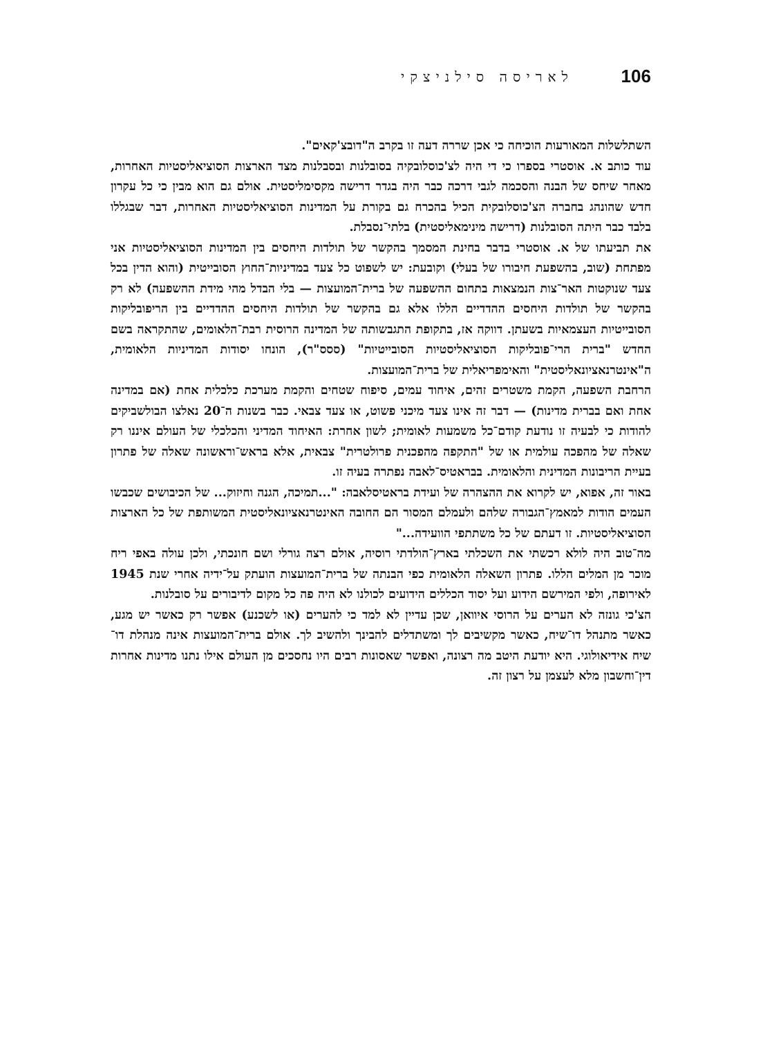לאריסה סילניצקי 106
השתלשלות המאורעות הוכיחה כי אכן שררה דעה זו בקרב ה"דובצ'קאים".
עוד כותב א. אוסטרי בספרו כי די היה לצ'כוסלובקיה בסובלנות ובסבלנות מצד הארצות הסוציאליסטיות האחרות, מאחר שיחס של הבנה והסכמה לגבי דרכה כבר היה בגדר דרישה מקסימליסטית. אולם גם הוא מבין כי כל עקרון חדש שהונהג בחברה הצ'כוסלובקית הכיל בהכרח גם בקורת על המדינות הסוציאליסטיות האחרות, דבר שבגללו בלבד כבר היתה הסובלנות (דרישה מינימאליסטית) בלתי־נסבלת.
את תביעתו של א. אוסטרי בדבר בחינת המסמך בהקשר של תולדות היחסים בין המדינות הסוציאליסטיות אני מפתחת (שוב, בהשפעת חיבורו של בעלי) וקובעת: יש לשפוט כל צעד במדיניות־החוץ הסובייטית (והוא הדין בכל צעד שנוקטות האר־צות הנמצאות בתחום ההשפעה של ברית־המועצות — בלי הבדל מהי מידת ההשפעה) לא רק בהקשר של תולדות היחסים ההדדיים הללו אלא גם בהקשר של תולדות היחסים ההדדיים בין הריפובליקות הסובייטיות העצמאיות בשעתן. דווקה אז, בתקופת התגבשותה של המדינה הרוסית רבת־הלאומים, שהתקראה בשם החדש "ברית הרי־פובליקות הסוציאליסטיות הסובייטיות" (ססס"ר), הונחו יסודות המדיניות הלאומית, ה"אינטרנאציונאליסטית" והאימפריאלית של ברית־המועצות.
הרחבת השפעה, הקמת משטרים זהים, איחוד עמים, סיפוח שטחים והקמת מערכת כלכלית אחת (אם במדינה אחת ואם בברית מדינות) — דבר זה אינו צעד מיכני פשוט, או צעד צבאי. כבר בשנות ה־20 נאלצו הבולשביקים להודות כי לבעיה זו נודעת קודם־כל משמעות לאומית; לשון אחרת: האיחוד המדיני והכלכלי של העולם איננו רק שאלה של מהפכה עולמית או של "התקפה מהפכנית פרולטרית" צבאית, אלא בראש־וראשונה שאלה של פתרון בעיית הריבונות המדינית והלאומית. בבראטיס־לאבה נפתרה בעיה זו.
באור זה, אפוא, יש לקרוא את ההצהרה של ועידת בראטיסלאבה: "...תמיכה, הגנה וחיזוק... של הכיבושים שכבשו העמים הודות למאמץ־הגבורה שלהם ולעמלם המסור הם החובה האינטרנאציונאליסטית המשותפת של כל הארצות הסוציאליסטיות. זו דעתם של כל משתתפי הוועידה..."
מה־טוב היה לולא רכשתי את השכלתי בארץ־הולדתי רוסיה, אולם רצה גורלי ושם חונכתי, ולכן עולה באפי ריח מוכר מן המלים הללו. פתרון השאלה הלאומית כפי הבנתה של ברית־המועצות הועתק על־ידיה אחרי שנת 1945 לאירופה, ולפי המירשם הידוע ועל יסוד הכללים הידועים לכולנו לא היה פה כל מקום לדיבורים על סובלנות.
הצ'כי גונזה לא הערים על הרוסי איוואן, שכן עדיין לא למד כי להערים (או לשכנע) אפשר רק כאשר יש מגע, כאשר מתנהל דו־שיח, כאשר מקשיבים לך ומשתדלים להבינך ולהשיב לך. אולם ברית־המועצות אינה מנהלת דו־שיח אידיאולוגי. היא יודעת היטב מה רצונה, ואפשר שאסונות רבים היו נחסכים מן העולם אילו נתנו מדינות אחרות דין־וחשבון מלא לעצמן על רצון זה.